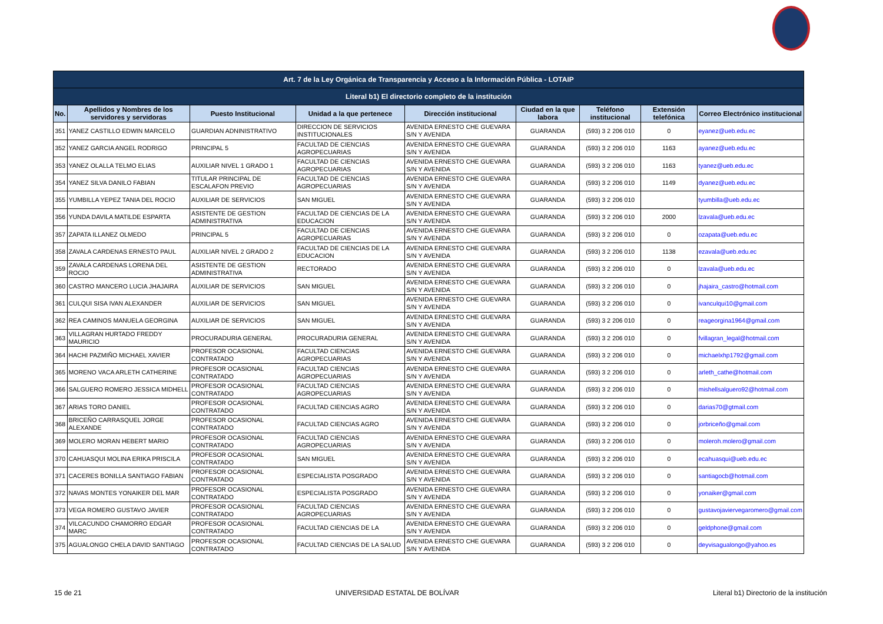| Art. 7 de la Ley Orgánica de Transparencia y Acceso a la Información Pública - LOTAIP | | | | | | | | |
| Literal b1) El directorio completo de la institución | | | | | | | | |
| No. | Apellidos y Nombres de los servidores y servidoras | Puesto Institucional | Unidad a la que pertenece | Dirección institucional | Ciudad en la que labora | Teléfono institucional | Extensión telefónica | Correo Electrónico institucional |
| 351 | YANEZ CASTILLO EDWIN MARCELO | GUARDIAN ADNINISTRATIVO | DIRECCION DE SERVICIOS INSTITUCIONALES | AVENIDA ERNESTO CHE GUEVARA S/N Y AVENIDA | GUARANDA | (593) 3 2 206 010 | 0 | eyanez@ueb.edu.ec |
| 352 | YANEZ GARCIA ANGEL RODRIGO | PRINCIPAL 5 | FACULTAD DE CIENCIAS AGROPECUARIAS | AVENIDA ERNESTO CHE GUEVARA S/N Y AVENIDA | GUARANDA | (593) 3 2 206 010 | 1163 | ayanez@ueb.edu.ec |
| 353 | YANEZ OLALLA TELMO ELIAS | AUXILIAR NIVEL 1 GRADO 1 | FACULTAD DE CIENCIAS AGROPECUARIAS | AVENIDA ERNESTO CHE GUEVARA S/N Y AVENIDA | GUARANDA | (593) 3 2 206 010 | 1163 | tyanez@ueb.edu.ec |
| 354 | YANEZ SILVA DANILO FABIAN | TITULAR PRINCIPAL DE ESCALAFON PREVIO | FACULTAD DE CIENCIAS AGROPECUARIAS | AVENIDA ERNESTO CHE GUEVARA S/N Y AVENIDA | GUARANDA | (593) 3 2 206 010 | 1149 | dyanez@ueb.edu.ec |
| 355 | YUMBILLA YEPEZ TANIA DEL ROCIO | AUXILIAR DE SERVICIOS | SAN MIGUEL | AVENIDA ERNESTO CHE GUEVARA S/N Y AVENIDA | GUARANDA | (593) 3 2 206 010 | | tyumbilla@ueb.edu.ec |
| 356 | YUNDA DAVILA MATILDE ESPARTA | ASISTENTE DE GESTION ADMINISTRATIVA | FACULTAD DE CIENCIAS DE LA EDUCACION | AVENIDA ERNESTO CHE GUEVARA S/N Y AVENIDA | GUARANDA | (593) 3 2 206 010 | 2000 | lzavala@ueb.edu.ec |
| 357 | ZAPATA ILLANEZ OLMEDO | PRINCIPAL 5 | FACULTAD DE CIENCIAS AGROPECUARIAS | AVENIDA ERNESTO CHE GUEVARA S/N Y AVENIDA | GUARANDA | (593) 3 2 206 010 | 0 | ozapata@ueb.edu.ec |
| 358 | ZAVALA CARDENAS ERNESTO PAUL | AUXILIAR NIVEL 2 GRADO 2 | FACULTAD DE CIENCIAS DE LA EDUCACION | AVENIDA ERNESTO CHE GUEVARA S/N Y AVENIDA | GUARANDA | (593) 3 2 206 010 | 1138 | ezavala@ueb.edu.ec |
| 359 | ZAVALA CARDENAS LORENA DEL ROCIO | ASISTENTE DE GESTION ADMINISTRATIVA | RECTORADO | AVENIDA ERNESTO CHE GUEVARA S/N Y AVENIDA | GUARANDA | (593) 3 2 206 010 | 0 | lzavala@ueb.edu.ec |
| 360 | CASTRO MANCERO LUCIA JHAJAIRA | AUXILIAR DE SERVICIOS | SAN MIGUEL | AVENIDA ERNESTO CHE GUEVARA S/N Y AVENIDA | GUARANDA | (593) 3 2 206 010 | 0 | jhajaira_castro@hotmail.com |
| 361 | CULQUI SISA IVAN ALEXANDER | AUXILIAR DE SERVICIOS | SAN MIGUEL | AVENIDA ERNESTO CHE GUEVARA S/N Y AVENIDA | GUARANDA | (593) 3 2 206 010 | 0 | ivanculqui10@gmail.com |
| 362 | REA CAMINOS MANUELA GEORGINA | AUXILIAR DE SERVICIOS | SAN MIGUEL | AVENIDA ERNESTO CHE GUEVARA S/N Y AVENIDA | GUARANDA | (593) 3 2 206 010 | 0 | reageorgina1964@gmail.com |
| 363 | VILLAGRAN HURTADO FREDDY MAURICIO | PROCURADURIA GENERAL | PROCURADURIA GENERAL | AVENIDA ERNESTO CHE GUEVARA S/N Y AVENIDA | GUARANDA | (593) 3 2 206 010 | 0 | fvillagran_legal@hotmail.com |
| 364 | HACHI PAZMIÑO MICHAEL XAVIER | PROFESOR OCASIONAL CONTRATADO | FACULTAD CIENCIAS AGROPECUARIAS | AVENIDA ERNESTO CHE GUEVARA S/N Y AVENIDA | GUARANDA | (593) 3 2 206 010 | 0 | michaelxhp1792@gmail.com |
| 365 | MORENO VACA ARLETH CATHERINE | PROFESOR OCASIONAL CONTRATADO | FACULTAD CIENCIAS AGROPECUARIAS | AVENIDA ERNESTO CHE GUEVARA S/N Y AVENIDA | GUARANDA | (593) 3 2 206 010 | 0 | arleth_cathe@hotmail.com |
| 366 | SALGUERO ROMERO JESSICA MIDHELL | PROFESOR OCASIONAL CONTRATADO | FACULTAD CIENCIAS AGROPECUARIAS | AVENIDA ERNESTO CHE GUEVARA S/N Y AVENIDA | GUARANDA | (593) 3 2 206 010 | 0 | mishellsalguero92@hotmail.com |
| 367 | ARIAS TORO DANIEL | PROFESOR OCASIONAL CONTRATADO | FACULTAD CIENCIAS AGRO | AVENIDA ERNESTO CHE GUEVARA S/N Y AVENIDA | GUARANDA | (593) 3 2 206 010 | 0 | darias70@gtmail.com |
| 368 | BRICEÑO CARRASQUEL JORGE ALEXANDE | PROFESOR OCASIONAL CONTRATADO | FACULTAD CIENCIAS AGRO | AVENIDA ERNESTO CHE GUEVARA S/N Y AVENIDA | GUARANDA | (593) 3 2 206 010 | 0 | jorbriceño@gmail.com |
| 369 | MOLERO MORAN HEBERT MARIO | PROFESOR OCASIONAL CONTRATADO | FACULTAD CIENCIAS AGROPECUARIAS | AVENIDA ERNESTO CHE GUEVARA S/N Y AVENIDA | GUARANDA | (593) 3 2 206 010 | 0 | moleroh.molero@gmail.com |
| 370 | CAHUASQUI MOLINA ERIKA PRISCILA | PROFESOR OCASIONAL CONTRATADO | SAN MIGUEL | AVENIDA ERNESTO CHE GUEVARA S/N Y AVENIDA | GUARANDA | (593) 3 2 206 010 | 0 | ecahuasqui@ueb.edu.ec |
| 371 | CACERES BONILLA SANTIAGO FABIAN | PROFESOR OCASIONAL CONTRATADO | ESPECIALISTA POSGRADO | AVENIDA ERNESTO CHE GUEVARA S/N Y AVENIDA | GUARANDA | (593) 3 2 206 010 | 0 | santiagocb@hotmail.com |
| 372 | NAVAS MONTES YONAIKER DEL MAR | PROFESOR OCASIONAL CONTRATADO | ESPECIALISTA POSGRADO | AVENIDA ERNESTO CHE GUEVARA S/N Y AVENIDA | GUARANDA | (593) 3 2 206 010 | 0 | yonaiker@gmail.com |
| 373 | VEGA ROMERO GUSTAVO JAVIER | PROFESOR OCASIONAL CONTRATADO | FACULTAD CIENCIAS AGROPECUARIAS | AVENIDA ERNESTO CHE GUEVARA S/N Y AVENIDA | GUARANDA | (593) 3 2 206 010 | 0 | gustavojaviervegaromero@gmail.com |
| 374 | VILCACUNDO CHAMORRO EDGAR MARC | PROFESOR OCASIONAL CONTRATADO | FACULTAD CIENCIAS DE LA | AVENIDA ERNESTO CHE GUEVARA S/N Y AVENIDA | GUARANDA | (593) 3 2 206 010 | 0 | geldphone@gmail.com |
| 375 | AGUALONGO CHELA DAVID SANTIAGO | PROFESOR OCASIONAL CONTRATADO | FACULTAD CIENCIAS DE LA SALUD | AVENIDA ERNESTO CHE GUEVARA S/N Y AVENIDA | GUARANDA | (593) 3 2 206 010 | 0 | deyvisagualongo@yahoo.es |
15 de 21 UNIVERSIDAD ESTATAL DE BOLÍVAR Literal b1) Directorio de la institución